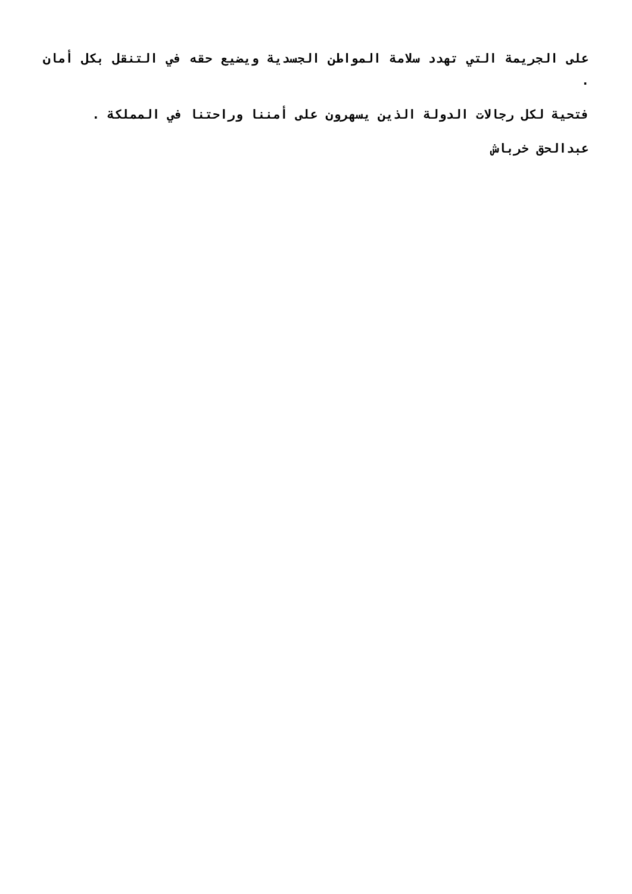على الجريمة التي تهدد سلامة المواطن الجسدية ويضيع حقه في التنقل بكل أمان .
فتحية لكل رجالات الدولة الذين يسهرون على أمننا وراحتنا في المملكة .
عبدالحق خرباش